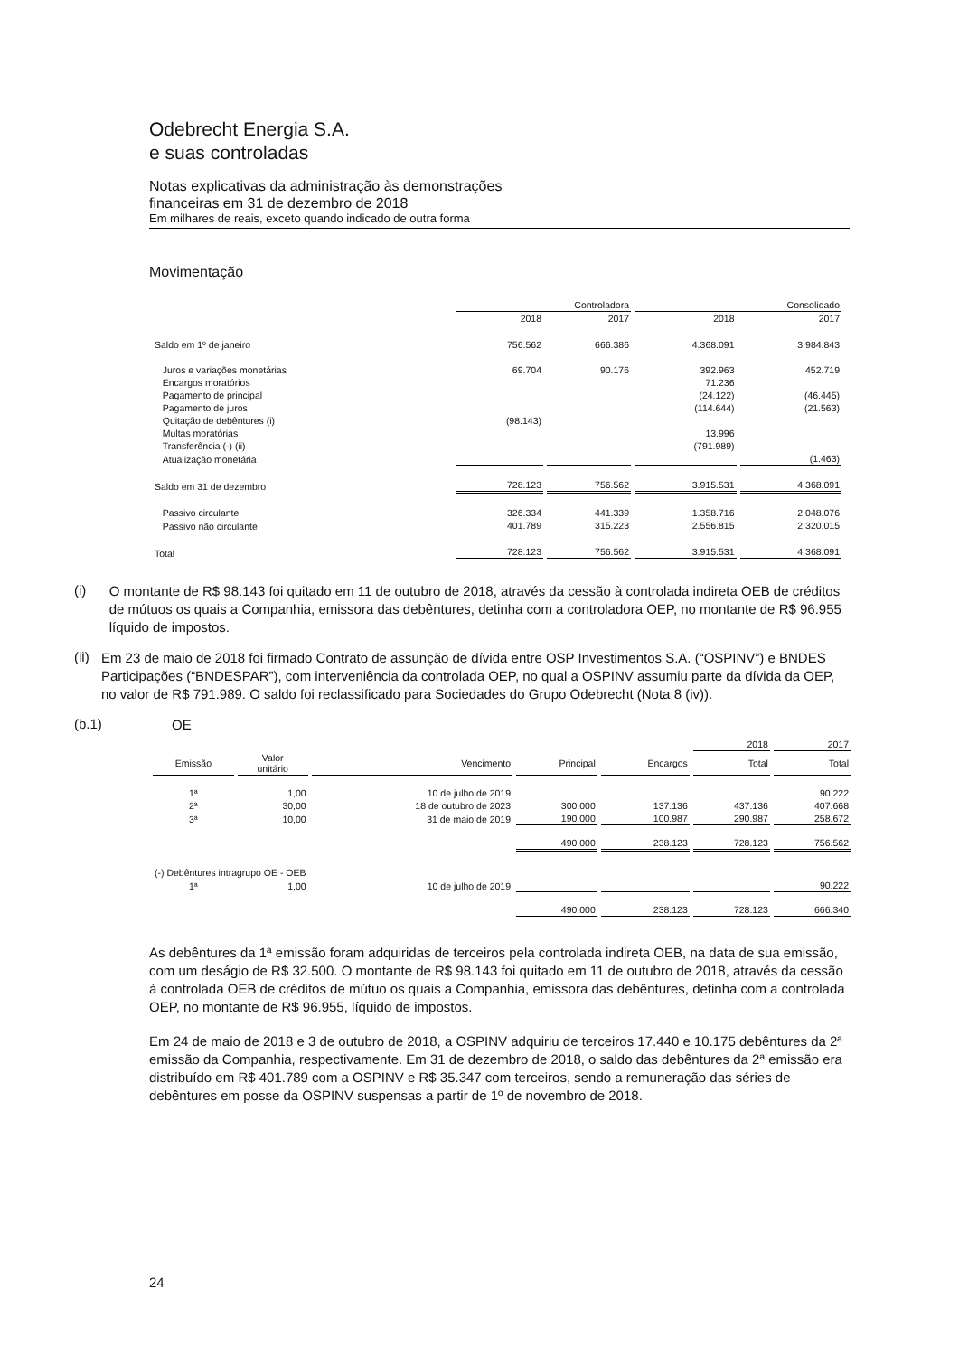Odebrecht Energia S.A.
e suas controladas
Notas explicativas da administração às demonstrações
financeiras em 31 de dezembro de 2018
Em milhares de reais, exceto quando indicado de outra forma
Movimentação
| | Controladora | | Consolidado | |
| --- | --- | --- | --- | --- |
| | 2018 | 2017 | 2018 | 2017 |
| Saldo em 1º de janeiro | 756.562 | 666.386 | 4.368.091 | 3.984.843 |
| Juros e variações monetárias | 69.704 | 90.176 | 392.963 | 452.719 |
| Encargos moratórios | | | 71.236 | |
| Pagamento de principal | | | (24.122) | (46.445) |
| Pagamento de juros | | | (114.644) | (21.563) |
| Quitação de debêntures (i) | (98.143) | | | |
| Multas moratórias | | | 13.996 | |
| Transferência (-) (ii) | | | (791.989) | |
| Atualização monetária | | | | (1.463) |
| Saldo em 31 de dezembro | 728.123 | 756.562 | 3.915.531 | 4.368.091 |
| Passivo circulante | 326.334 | 441.339 | 1.358.716 | 2.048.076 |
| Passivo não circulante | 401.789 | 315.223 | 2.556.815 | 2.320.015 |
| Total | 728.123 | 756.562 | 3.915.531 | 4.368.091 |
(i)
O montante de R$ 98.143 foi quitado em 11 de outubro de 2018, através da cessão à controlada indireta OEB de créditos de mútuos os quais a Companhia, emissora das debêntures, detinha com a controladora OEP, no montante de R$ 96.955 líquido de impostos.
(ii)
Em 23 de maio de 2018 foi firmado Contrato de assunção de dívida entre OSP Investimentos S.A. (“OSPINV”) e BNDES Participações (“BNDESPAR”), com interveniência da controlada OEP, no qual a OSPINV assumiu parte da dívida da OEP, no valor de R$ 791.989. O saldo foi reclassificado para Sociedades do Grupo Odebrecht (Nota 8 (iv)).
(b.1)
OE
| | | | | | 2018 | 2017 |
| --- | --- | --- | --- | --- | --- | --- |
| Emissão | Valor unitário | Vencimento | Principal | Encargos | Total | Total |
| 1ª | 1,00 | 10 de julho de 2019 | | | | 90.222 |
| 2ª | 30,00 | 18 de outubro de 2023 | 300.000 | 137.136 | 437.136 | 407.668 |
| 3ª | 10,00 | 31 de maio de 2019 | 190.000 | 100.987 | 290.987 | 258.672 |
| | | | 490.000 | 238.123 | 728.123 | 756.562 |
| (-) Debêntures intragrupo OE - OEB | | | | | | |
| 1ª | 1,00 | 10 de julho de 2019 | | | | 90.222 |
| | | | 490.000 | 238.123 | 728.123 | 666.340 |
As debêntures da 1ª emissão foram adquiridas de terceiros pela controlada indireta OEB, na data de sua emissão, com um deságio de R$ 32.500. O montante de R$ 98.143 foi quitado em 11 de outubro de 2018, através da cessão à controlada OEB de créditos de mútuo os quais a Companhia, emissora das debêntures, detinha com a controlada OEP, no montante de R$ 96.955, líquido de impostos.
Em 24 de maio de 2018 e 3 de outubro de 2018, a OSPINV adquiriu de terceiros 17.440 e 10.175 debêntures da 2ª emissão da Companhia, respectivamente. Em 31 de dezembro de 2018, o saldo das debêntures da 2ª emissão era distribuído em R$ 401.789 com a OSPINV e R$ 35.347 com terceiros, sendo a remuneração das séries de debêntures em posse da OSPINV suspensas a partir de 1º de novembro de 2018.
24